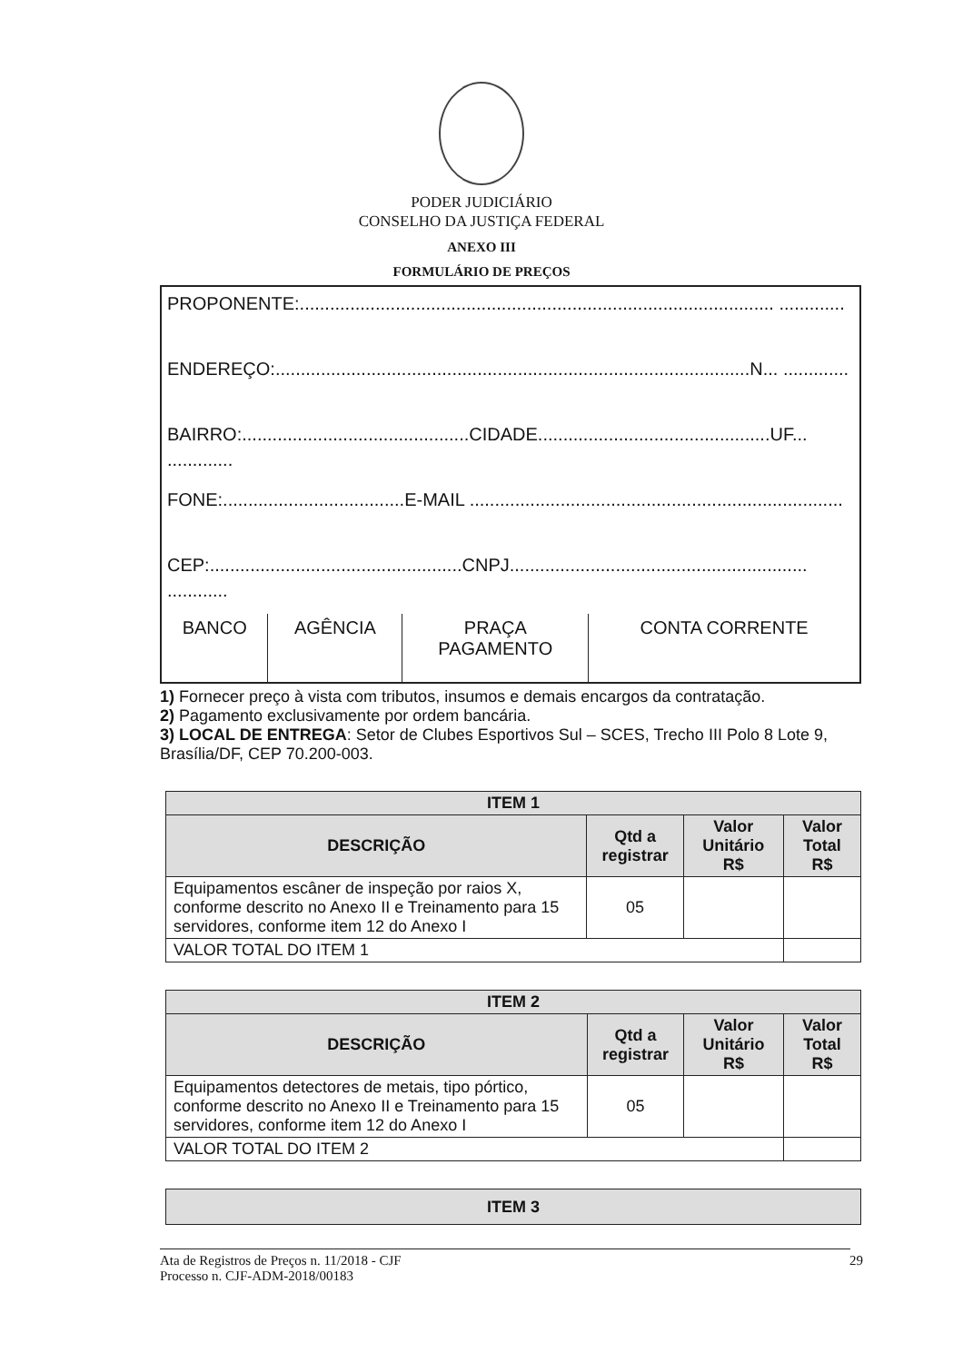PODER JUDICIÁRIO
CONSELHO DA JUSTIÇA FEDERAL
ANEXO III
FORMULÁRIO DE PREÇOS
PROPONENTE:.............................................................................................. .............
ENDEREÇO:..............................................................................................N... .............
BAIRRO:.............................................CIDADE..............................................UF... .............
FONE:....................................E-MAIL ..........................................................................
CEP:..................................................CNPJ........................................................... ............
| BANCO | AGÊNCIA | PRAÇA PAGAMENTO | CONTA CORRENTE |
1) Fornecer preço à vista com tributos, insumos e demais encargos da contratação.
2) Pagamento exclusivamente por ordem bancária.
3) LOCAL DE ENTREGA: Setor de Clubes Esportivos Sul – SCES, Trecho III Polo 8 Lote 9, Brasília/DF, CEP 70.200-003.
| ITEM 1 | | | |
| --- | --- | --- | --- |
| DESCRIÇÃO | Qtd a registrar | Valor Unitário R$ | Valor Total R$ |
| Equipamentos escâner de inspeção por raios X, conforme descrito no Anexo II e Treinamento para 15 servidores, conforme item 12 do Anexo I | 05 | | |
| VALOR TOTAL DO ITEM 1 | | | |
| ITEM 2 | | | |
| --- | --- | --- | --- |
| DESCRIÇÃO | Qtd a registrar | Valor Unitário R$ | Valor Total R$ |
| Equipamentos detectores de metais, tipo pórtico, conforme descrito no Anexo II e Treinamento para 15 servidores, conforme item 12 do Anexo I | 05 | | |
| VALOR TOTAL DO ITEM 2 | | | |
| ITEM 3 |
| --- |
Ata de Registros de Preços n. 11/2018 - CJF
Processo n. CJF-ADM-2018/00183
29